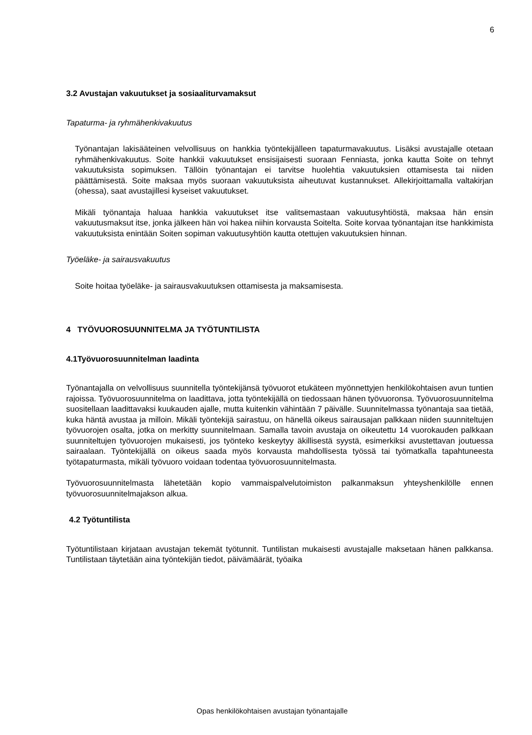6
3.2 Avustajan vakuutukset ja sosiaaliturvamaksut
Tapaturma- ja ryhmähenkivakuutus
Työnantajan lakisääteinen velvollisuus on hankkia työntekijälleen tapaturmavakuutus. Lisäksi avustajalle otetaan ryhmähenkivakuutus. Soite hankkii vakuutukset ensisijaisesti suoraan Fenniasta, jonka kautta Soite on tehnyt vakuutuksista sopimuksen. Tällöin työnantajan ei tarvitse huolehtia vakuutuksien ottamisesta tai niiden päättämisestä. Soite maksaa myös suoraan vakuutuksista aiheutuvat kustannukset. Allekirjoittamalla valtakirjan (ohessa), saat avustajillesi kyseiset vakuutukset.
Mikäli työnantaja haluaa hankkia vakuutukset itse valitsemastaan vakuutusyhtiöstä, maksaa hän ensin vakuutusmaksut itse, jonka jälkeen hän voi hakea niihin korvausta Soitelta. Soite korvaa työnantajan itse hankkimista vakuutuksista enintään Soiten sopiman vakuutusyhtiön kautta otettujen vakuutuksien hinnan.
Työeläke- ja sairausvakuutus
Soite hoitaa työeläke- ja sairausvakuutuksen ottamisesta ja maksamisesta.
4 TYÖVUOROSUUNNITELMA JA TYÖTUNTILISTA
4.1Työvuorosuunnitelman laadinta
Työnantajalla on velvollisuus suunnitella työntekijänsä työvuorot etukäteen myönnettyjen henkilökohtaisen avun tuntien rajoissa. Työvuorosuunnitelma on laadittava, jotta työntekijällä on tiedossaan hänen työvuoronsa. Työvuorosuunnitelma suositellaan laadittavaksi kuukauden ajalle, mutta kuitenkin vähintään 7 päivälle. Suunnitelmassa työnantaja saa tietää, kuka häntä avustaa ja milloin. Mikäli työntekijä sairastuu, on hänellä oikeus sairausajan palkkaan niiden suunniteltujen työvuorojen osalta, jotka on merkitty suunnitelmaan. Samalla tavoin avustaja on oikeutettu 14 vuorokauden palkkaan suunniteltujen työvuorojen mukaisesti, jos työnteko keskeytyy äkillisestä syystä, esimerkiksi avustettavan joutuessa sairaalaan. Työntekijällä on oikeus saada myös korvausta mahdollisesta työssä tai työmatkalla tapahtuneesta työtapaturmasta, mikäli työvuoro voidaan todentaa työvuorosuunnitelmasta.
Työvuorosuunnitelmasta lähetetään kopio vammaispalvelutoimiston palkanmaksun yhteyshenkilölle ennen työvuorosuunnitelmajakson alkua.
4.2 Työtuntilista
Työtuntilistaan kirjataan avustajan tekemät työtunnit. Tuntilistan mukaisesti avustajalle maksetaan hänen palkkansa. Tuntilistaan täytetään aina työntekijän tiedot, päivämäärät, työaika
Opas henkilökohtaisen avustajan työnantajalle